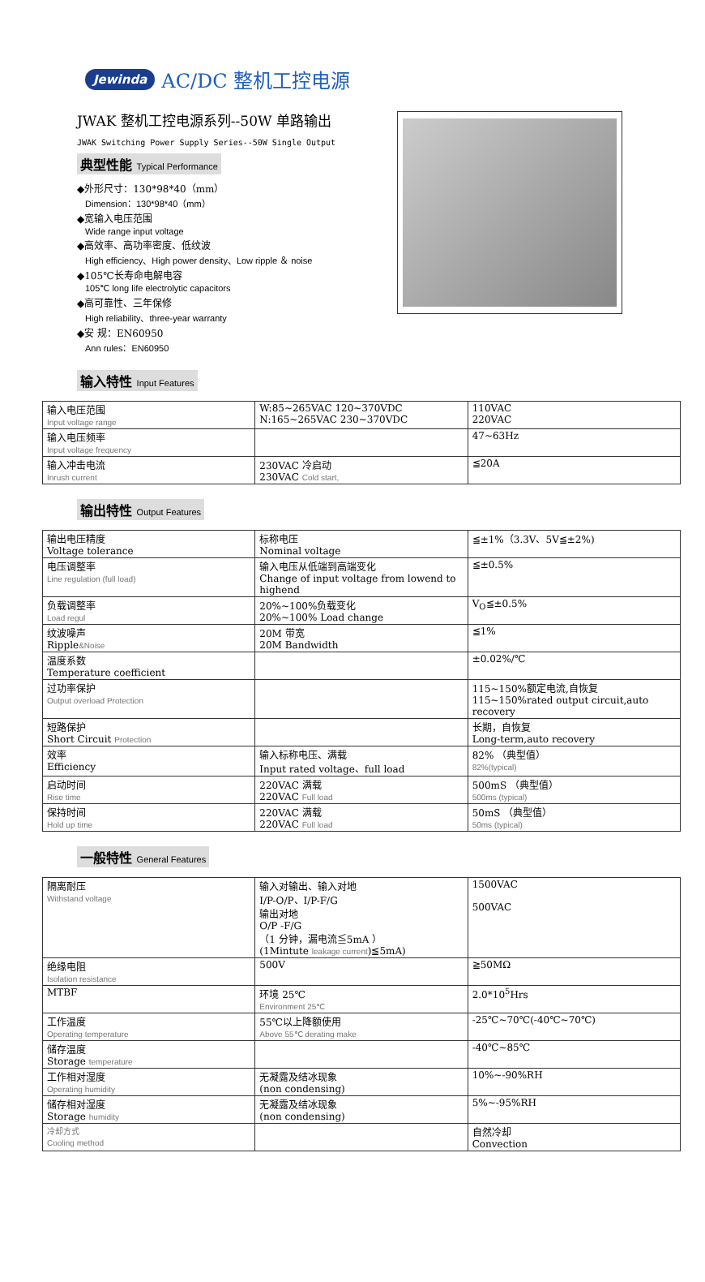Jewinda AC/DC 整机工控电源
JWAK 整机工控电源系列--50W 单路输出
JWAK Switching Power Supply Series--50W Single Output
典型性能 Typical Performance
◆外形尺寸：130*98*40（mm）
Dimension：130*98*40（mm）
◆宽输入电压范围
Wide range input voltage
◆高效率、高功率密度、低纹波
High efficiency、High power density、Low ripple ＆ noise
◆105℃长寿命电解电容
105℃ long life electrolytic capacitors
◆高可靠性、三年保修
High reliability、three-year warranty
◆安 规：EN60950
Ann rules：EN60950
输入特性 Input Features
| 输入电压范围 Input voltage range | W:85~265VAC 120~370VDC N:165~265VAC 230~370VDC | 110VAC 220VAC |
| 输入电压频率 Input voltage frequency | | 47~63Hz |
| 输入冲击电流 Inrush current | 230VAC 冷启动 230VAC Cold start, | ≦20A |
输出特性 Output Features
| 输出电压精度 Voltage tolerance | 标称电压 Nominal voltage | ≦±1%（3.3V、5V≦±2%) |
| 电压调整率 Line regulation (full load) | 输入电压从低端到高端变化 Change of input voltage from lowend to highend | ≦±0.5% |
| 负载调整率 Load regul | 20%~100%负载变化 20%~100% Load change | V<sub>O</sub>≦±0.5% |
| 纹波噪声 Ripple &Noise | 20M 带宽 20M Bandwidth | ≦1% |
| 温度系数 Temperature coefficient | | ±0.02%/℃ |
| 过功率保护 Output overload Protection | | 115~150%额定电流,自恢复 115~150%rated output circuit,auto recovery |
| 短路保护 Short Circuit Protection | | 长期，自恢复 Long-term,auto recovery |
| 效率 Efficiency | 输入标称电压、满载 Input rated voltage、full load | 82% （典型值） 82%(typical) |
| 启动时间 Rise time | 220VAC 满载 220VAC Full load | 500mS （典型值） 500ms (typical) |
| 保持时间 Hold up time | 220VAC 满载 220VAC Full load | 50mS （典型值） 50ms (typical) |
一般特性 General Features
| 隔离耐压 Withstand voltage | 输入对输出、输入对地 I/P-O/P、I/P-F/G 输出对地 O/P -F/G （1 分钟，漏电流≦5mA ） (1Mintute leakage current )≦5mA) | 1500VAC 500VAC |
| 绝缘电阻 Isolation resistance | 500V | ≧50MΩ |
| MTBF | 环境 25℃ Environment 25℃ | 2.0*10<sup>5</sup>Hrs |
| 工作温度 Operating temperature | 55℃以上降额使用 Above 55℃ derating make | -25℃~70℃(-40℃~70℃) |
| 储存温度 Storage temperature | | -40℃~85℃ |
| 工作相对湿度 Operating humidity | 无凝露及结冰现象 (non condensing) | 10%~-90%RH |
| 储存相对湿度 Storage humidity | 无凝露及结冰现象 (non condensing) | 5%~-95%RH |
| 冷却方式 Cooling method | | 自然冷却 Convection |